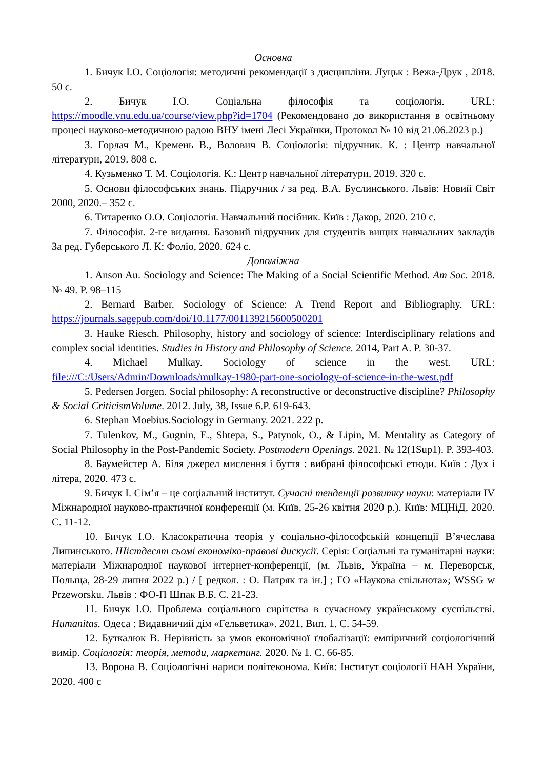Основна
1. Бичук І.О. Соціологія: методичні рекомендації з дисципліни. Луцьк : Вежа-Друк , 2018. 50 с.
2. Бичук І.О. Соціальна філософія та соціологія. URL: https://moodle.vnu.edu.ua/course/view.php?id=1704 (Рекомендовано до використання в освітньому процесі науково-методичною радою ВНУ імені Лесі Українки, Протокол № 10 від 21.06.2023 р.)
3. Горлач М., Кремень В., Волович В. Соціологія: підручник. К. : Центр навчальної літератури, 2019. 808 с.
4. Кузьменко Т. М. Соціологія. К.: Центр навчальної літератури, 2019. 320 с.
5. Основи філософських знань. Підручник / за ред. В.А. Буслинського. Львів: Новий Світ 2000, 2020.– 352 с.
6. Титаренко О.О. Соціологія. Навчальний посібник. Київ : Дакор, 2020. 210 с.
7. Філософія. 2-ге видання. Базовий підручник для студентів вищих навчальних закладів За ред. Губерського Л. К: Фоліо, 2020. 624 с.
Допоміжна
1. Anson Au. Sociology and Science: The Making of a Social Scientific Method. Am Soc. 2018. № 49. P. 98–115
2. Bernard Barber. Sociology of Science: A Trend Report and Bibliography. URL: https://journals.sagepub.com/doi/10.1177/001139215600500201
3. Hauke Riesch. Philosophy, history and sociology of science: Interdisciplinary relations and complex social identities. Studies in History and Philosophy of Science. 2014, Part A. P. 30-37.
4. Michael Mulkay. Sociology of science in the west. URL: file:///C:/Users/Admin/Downloads/mulkay-1980-part-one-sociology-of-science-in-the-west.pdf
5. Pedersen Jorgen. Social philosophy: A reconstructive or deconstructive discipline? Philosophy & Social CriticismVolume. 2012. July, 38, Issue 6.P. 619-643.
6. Stephan Moebius.Sociology in Germany. 2021. 222 p.
7. Tulenkov, M., Gugnin, E., Shtepa, S., Patynok, O., & Lipin, M. Mentality as Category of Social Philosophy in the Post-Pandemic Society. Postmodern Openings. 2021. № 12(1Sup1). P. 393-403.
8. Баумейстер А. Біля джерел мислення і буття : вибрані філософські етюди. Київ : Дух і літера, 2020. 473 с.
9. Бичук І. Сім’я – це соціальний інститут. Сучасні тенденції розвитку науки: матеріали IV Міжнародної науково-практичної конференції (м. Київ, 25-26 квітня 2020 р.). Київ: МЦНіД, 2020. С. 11-12.
10. Бичук І.О. Класократична теорія у соціально-філософській концепції В’ячеслава Липинського. Шістдесят сьомі економіко-правові дискусії. Серія: Соціальні та гуманітарні науки: матеріали Міжнародної наукової інтернет-конференції, (м. Львів, Україна – м. Переворськ, Польща, 28-29 липня 2022 р.) / [ редкол. : О. Патряк та ін.] ; ГО «Наукова спільнота»; WSSG w Przeworsku. Львів : ФО-П Шпак В.Б. С. 21-23.
11. Бичук І.О. Проблема соціального сирітства в сучасному українському суспільстві. Humanitas. Одеса : Видавничий дім «Гельветика». 2021. Вип. 1. С. 54-59.
12. Буткалюк В. Нерівність за умов економічної ґлобалізації: емпіричний соціологічний вимір. Соціологія: теорія, методи, маркетинг. 2020. № 1. С. 66-85.
13. Ворона В. Соціологічні нариси політеконома. Київ: Інститут соціології НАН України, 2020. 400 с